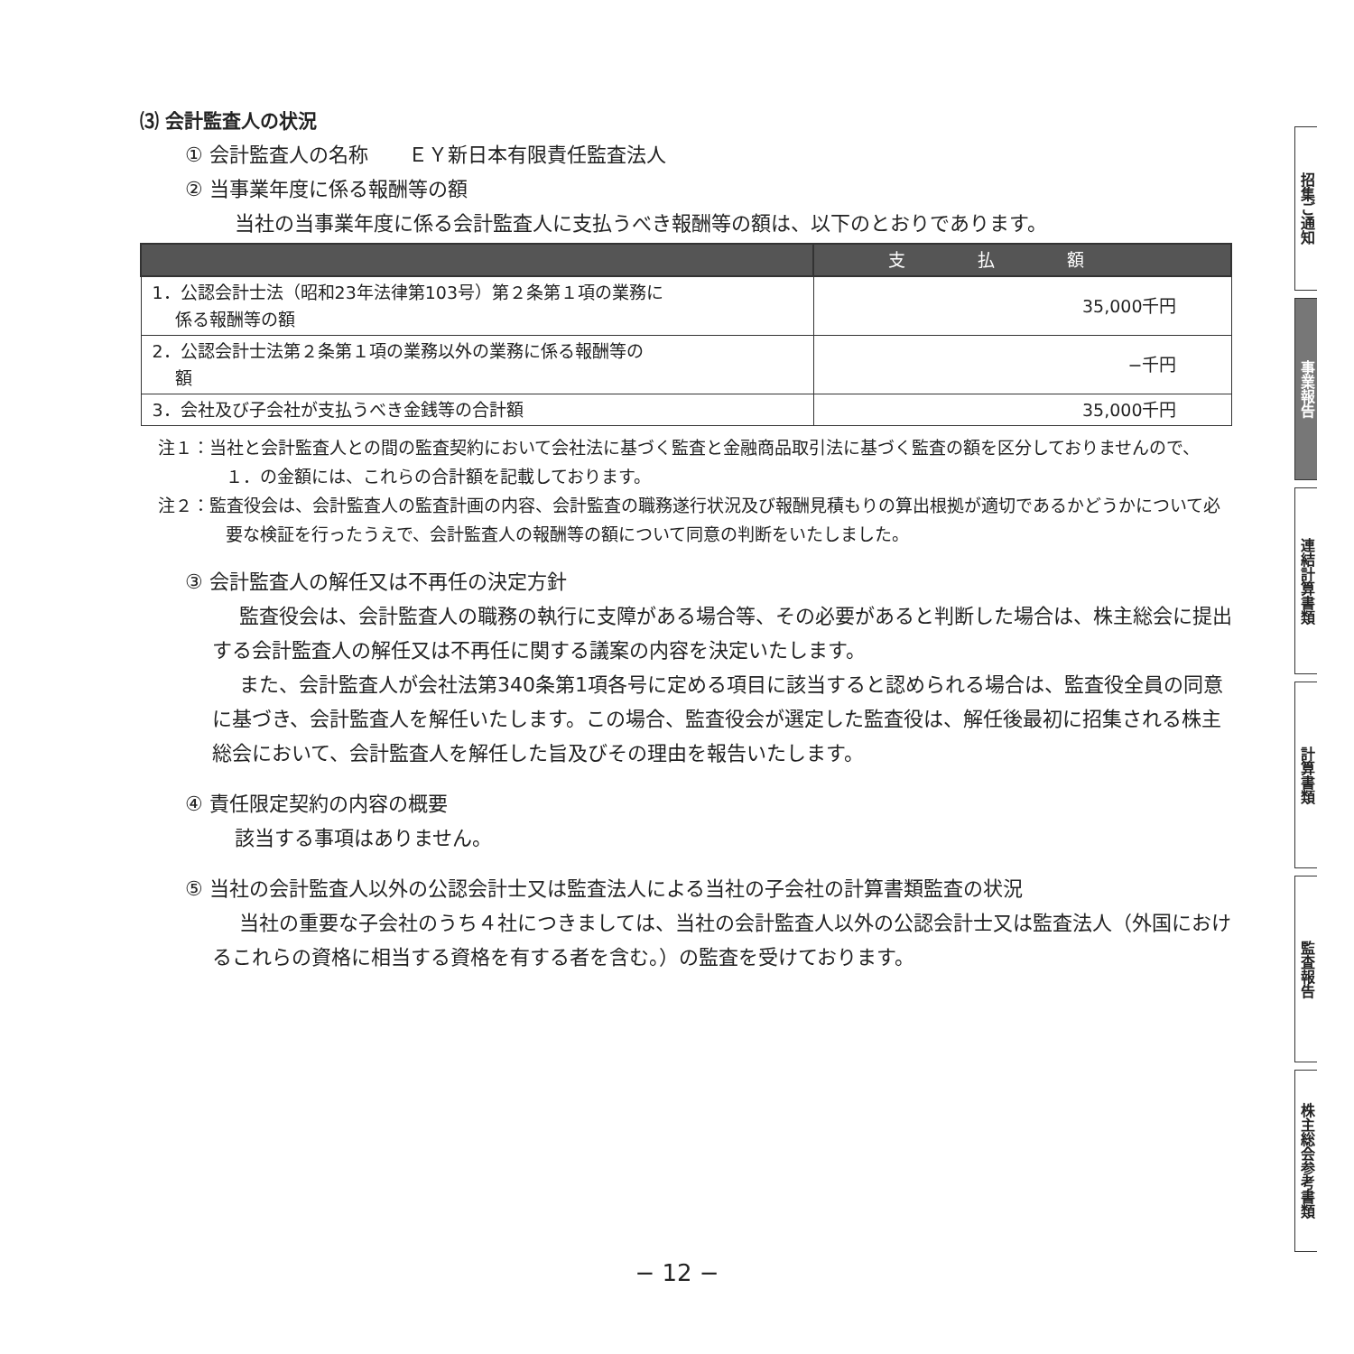⑶ 会計監査人の状況
① 会計監査人の名称　　ＥＹ新日本有限責任監査法人
② 当事業年度に係る報酬等の額
当社の当事業年度に係る会計監査人に支払うべき報酬等の額は、以下のとおりであります。
| | 支払額 |
| --- | --- |
| 1．公認会計士法（昭和23年法律第103号）第２条第１項の業務に 係る報酬等の額 | 35,000千円 |
| 2．公認会計士法第２条第１項の業務以外の業務に係る報酬等の 額 | −千円 |
| 3．会社及び子会社が支払うべき金銭等の合計額 | 35,000千円 |
注１：当社と会計監査人との間の監査契約において会社法に基づく監査と金融商品取引法に基づく監査の額を区分しておりませんので、１．の金額には、これらの合計額を記載しております。
注２：監査役会は、会計監査人の監査計画の内容、会計監査の職務遂行状況及び報酬見積もりの算出根拠が適切であるかどうかについて必要な検証を行ったうえで、会計監査人の報酬等の額について同意の判断をいたしました。
③ 会計監査人の解任又は不再任の決定方針
監査役会は、会計監査人の職務の執行に支障がある場合等、その必要があると判断した場合は、株主総会に提出する会計監査人の解任又は不再任に関する議案の内容を決定いたします。
また、会計監査人が会社法第340条第1項各号に定める項目に該当すると認められる場合は、監査役全員の同意に基づき、会計監査人を解任いたします。この場合、監査役会が選定した監査役は、解任後最初に招集される株主総会において、会計監査人を解任した旨及びその理由を報告いたします。
④ 責任限定契約の内容の概要
該当する事項はありません。
⑤ 当社の会計監査人以外の公認会計士又は監査法人による当社の子会社の計算書類監査の状況
当社の重要な子会社のうち４社につきましては、当社の会計監査人以外の公認会計士又は監査法人（外国におけるこれらの資格に相当する資格を有する者を含む。）の監査を受けております。
招集ご通知
事業報告
連結計算書類
計算書類
監査報告
株主総会参考書類
− 12 −